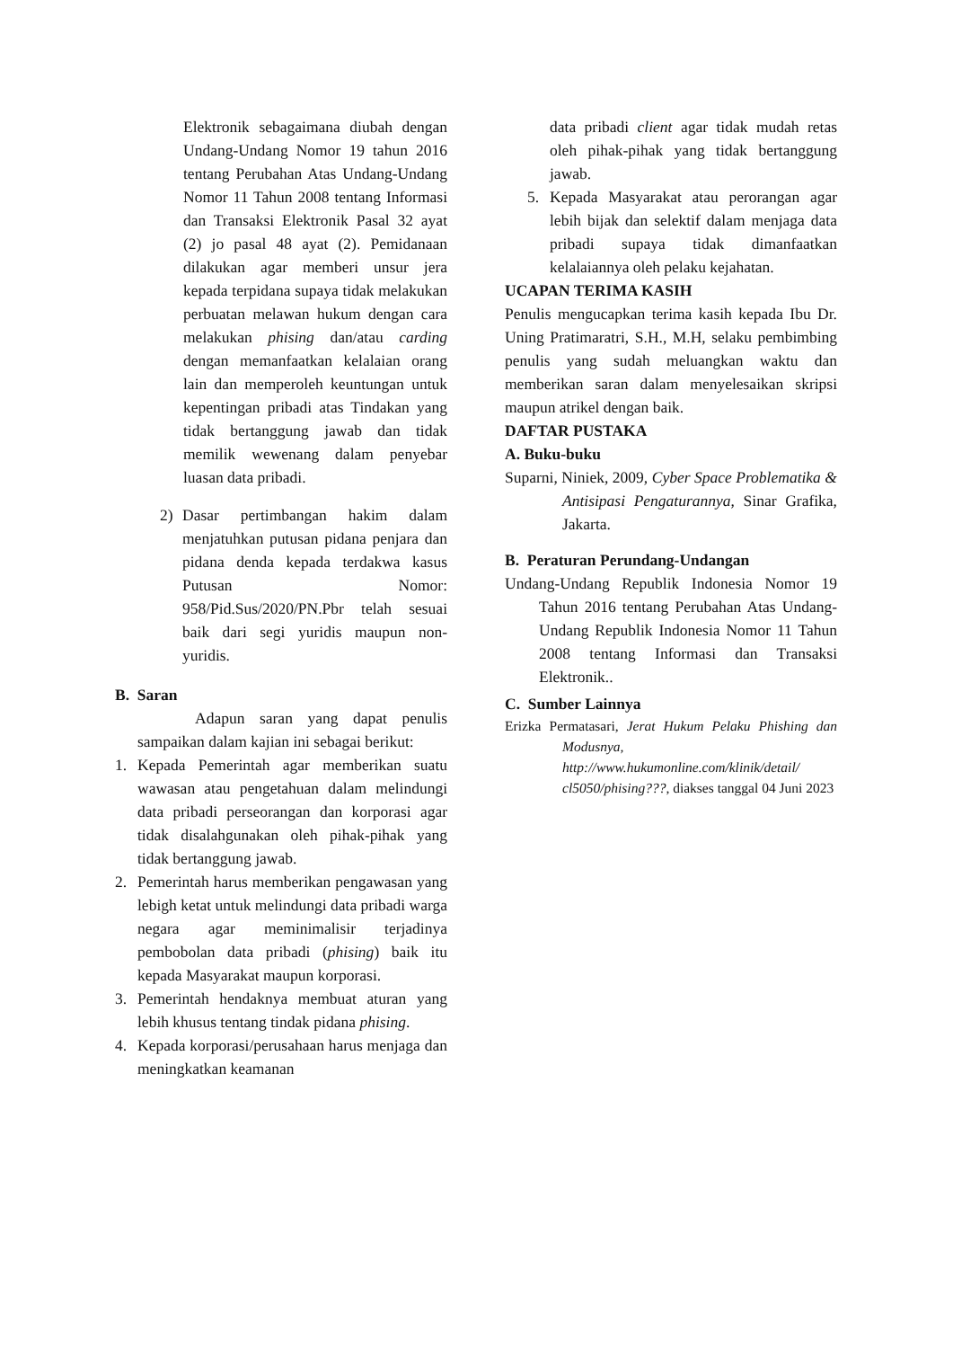Elektronik sebagaimana diubah dengan Undang-Undang Nomor 19 tahun 2016 tentang Perubahan Atas Undang-Undang Nomor 11 Tahun 2008 tentang Informasi dan Transaksi Elektronik Pasal 32 ayat (2) jo pasal 48 ayat (2). Pemidanaan dilakukan agar memberi unsur jera kepada terpidana supaya tidak melakukan perbuatan melawan hukum dengan cara melakukan phising dan/atau carding dengan memanfaatkan kelalaian orang lain dan memperoleh keuntungan untuk kepentingan pribadi atas Tindakan yang tidak bertanggung jawab dan tidak memilik wewenang dalam penyebar luasan data pribadi.
2) Dasar pertimbangan hakim dalam menjatuhkan putusan pidana penjara dan pidana denda kepada terdakwa kasus Putusan Nomor: 958/Pid.Sus/2020/PN.Pbr telah sesuai baik dari segi yuridis maupun non-yuridis.
B. Saran
Adapun saran yang dapat penulis sampaikan dalam kajian ini sebagai berikut:
1. Kepada Pemerintah agar memberikan suatu wawasan atau pengetahuan dalam melindungi data pribadi perseorangan dan korporasi agar tidak disalahgunakan oleh pihak-pihak yang tidak bertanggung jawab.
2. Pemerintah harus memberikan pengawasan yang lebigh ketat untuk melindungi data pribadi warga negara agar meminimalisir terjadinya pembobolan data pribadi (phising) baik itu kepada Masyarakat maupun korporasi.
3. Pemerintah hendaknya membuat aturan yang lebih khusus tentang tindak pidana phising.
4. Kepada korporasi/perusahaan harus menjaga dan meningkatkan keamanan
data pribadi client agar tidak mudah retas oleh pihak-pihak yang tidak bertanggung jawab.
5. Kepada Masyarakat atau perorangan agar lebih bijak dan selektif dalam menjaga data pribadi supaya tidak dimanfaatkan kelalaiannya oleh pelaku kejahatan.
UCAPAN TERIMA KASIH
Penulis mengucapkan terima kasih kepada Ibu Dr. Uning Pratimaratri, S.H., M.H, selaku pembimbing penulis yang sudah meluangkan waktu dan memberikan saran dalam menyelesaikan skripsi maupun atrikel dengan baik.
DAFTAR PUSTAKA
A. Buku-buku
Suparni, Niniek, 2009, Cyber Space Problematika & Antisipasi Pengaturannya, Sinar Grafika, Jakarta.
B. Peraturan Perundang-Undangan
Undang-Undang Republik Indonesia Nomor 19 Tahun 2016 tentang Perubahan Atas Undang-Undang Republik Indonesia Nomor 11 Tahun 2008 tentang Informasi dan Transaksi Elektronik..
C. Sumber Lainnya
Erizka Permatasari, Jerat Hukum Pelaku Phishing dan Modusnya, http://www.hukumonline.com/klinik/detail/ cl5050/phising???, diakses tanggal 04 Juni 2023